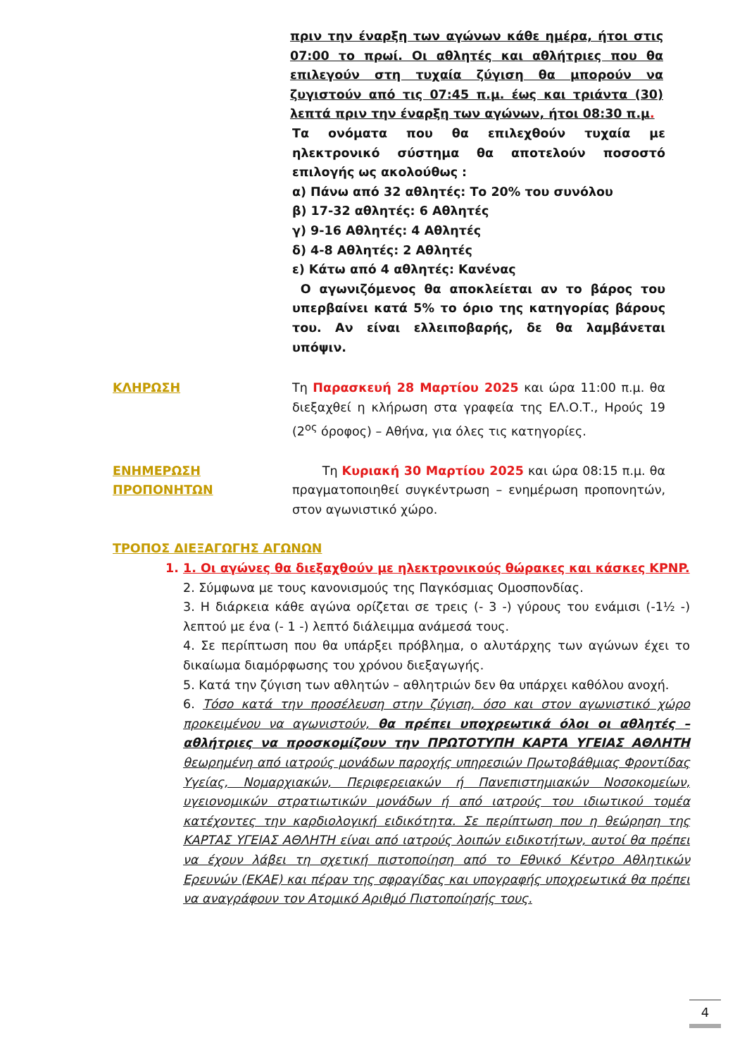πριν την έναρξη των αγώνων κάθε ημέρα, ήτοι στις 07:00 το πρωί. Οι αθλητές και αθλήτριες που θα επιλεγούν στη τυχαία ζύγιση θα μπορούν να ζυγιστούν από τις 07:45 π.μ. έως και τριάντα (30) λεπτά πριν την έναρξη των αγώνων, ήτοι 08:30 π.μ.
Τα ονόματα που θα επιλεχθούν τυχαία με ηλεκτρονικό σύστημα θα αποτελούν ποσοστό επιλογής ως ακολούθως :
α) Πάνω από 32 αθλητές: Το 20% του συνόλου
β) 17-32 αθλητές: 6 Αθλητές
γ) 9-16 Αθλητές: 4 Αθλητές
δ) 4-8 Αθλητές: 2 Αθλητές
ε) Κάτω από 4 αθλητές: Κανένας
Ο αγωνιζόμενος θα αποκλείεται αν το βάρος του υπερβαίνει κατά 5% το όριο της κατηγορίας βάρους του. Αν είναι ελλειποβαρής, δε θα λαμβάνεται υπόψιν.
ΚΛΗΡΩΣΗ Τη Παρασκευή 28 Μαρτίου 2025 και ώρα 11:00 π.μ. θα διεξαχθεί η κλήρωση στα γραφεία της ΕΛ.Ο.Τ., Ηρούς 19 (2<sup>ος</sup> όροφος) – Αθήνα, για όλες τις κατηγορίες.
ΕΝΗΜΕΡΩΣΗ ΠΡΟΠΟΝΗΤΩΝ Τη Κυριακή 30 Μαρτίου 2025 και ώρα 08:15 π.μ. θα πραγματοποιηθεί συγκέντρωση – ενημέρωση προπονητών, στον αγωνιστικό χώρο.
ΤΡΟΠΟΣ ΔΙΕΞΑΓΩΓΗΣ ΑΓΩΝΩΝ
1. 1. Οι αγώνες θα διεξαχθούν με ηλεκτρονικούς θώρακες και κάσκες KPNP.
2. Σύμφωνα με τους κανονισμούς της Παγκόσμιας Ομοσπονδίας.
3. Η διάρκεια κάθε αγώνα ορίζεται σε τρεις (- 3 -) γύρους του ενάμισι (-1½ -) λεπτού με ένα (- 1 -) λεπτό διάλειμμα ανάμεσά τους.
4. Σε περίπτωση που θα υπάρξει πρόβλημα, ο αλυτάρχης των αγώνων έχει το δικαίωμα διαμόρφωσης του χρόνου διεξαγωγής.
5. Κατά την ζύγιση των αθλητών – αθλητριών δεν θα υπάρχει καθόλου ανοχή.
6. Τόσο κατά την προσέλευση στην ζύγιση, όσο και στον αγωνιστικό χώρο προκειμένου να αγωνιστούν, θα πρέπει υποχρεωτικά όλοι οι αθλητές – αθλήτριες να προσκομίζουν την ΠΡΩΤΟΤΥΠΗ ΚΑΡΤΑ ΥΓΕΙΑΣ ΑΘΛΗΤΗ θεωρημένη από ιατρούς μονάδων παροχής υπηρεσιών Πρωτοβάθμιας Φροντίδας Υγείας, Νομαρχιακών, Περιφερειακών ή Πανεπιστημιακών Νοσοκομείων, υγειονομικών στρατιωτικών μονάδων ή από ιατρούς του ιδιωτικού τομέα κατέχοντες την καρδιολογική ειδικότητα. Σε περίπτωση που η θεώρηση της ΚΑΡΤΑΣ ΥΓΕΙΑΣ ΑΘΛΗΤΗ είναι από ιατρούς λοιπών ειδικοτήτων, αυτοί θα πρέπει να έχουν λάβει τη σχετική πιστοποίηση από το Εθνικό Κέντρο Αθλητικών Ερευνών (ΕΚΑΕ) και πέραν της σφραγίδας και υπογραφής υποχρεωτικά θα πρέπει να αναγράφουν τον Ατομικό Αριθμό Πιστοποίησής τους.
4